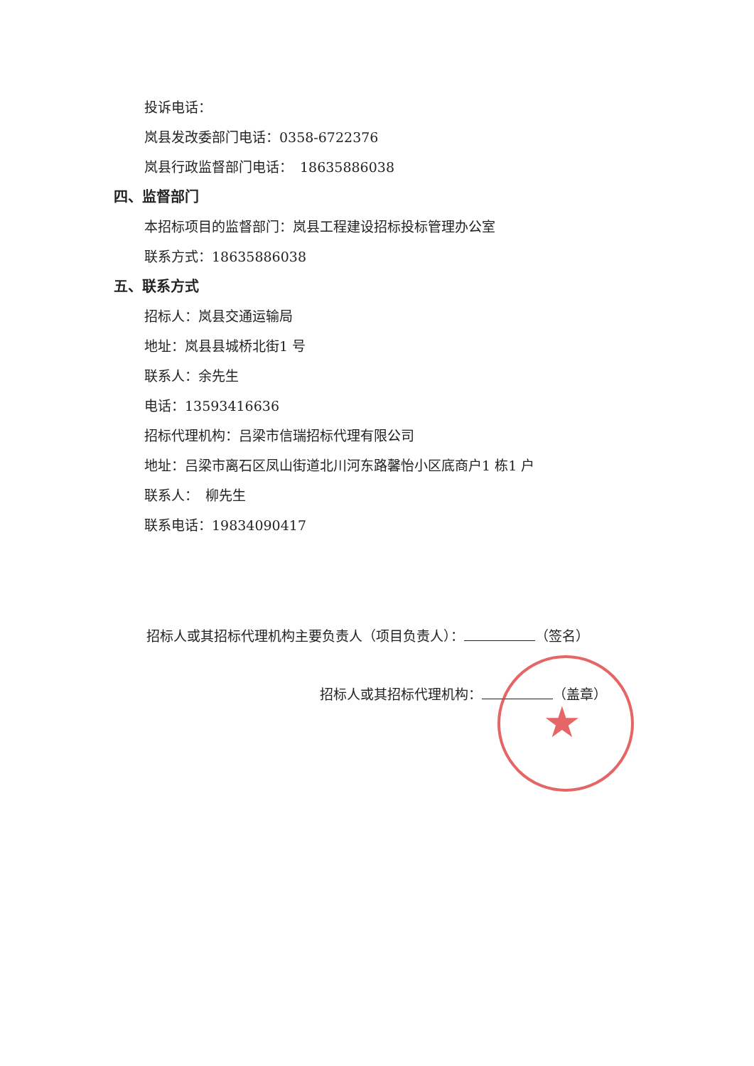投诉电话：
岚县发改委部门电话：0358-6722376
岚县行政监督部门电话：　18635886038
四、监督部门
本招标项目的监督部门：岚县工程建设招标投标管理办公室
联系方式：18635886038
五、联系方式
招标人：岚县交通运输局
地址：岚县县城桥北街1 号
联系人：余先生
电话：13593416636
招标代理机构：吕梁市信瑞招标代理有限公司
地址：吕梁市离石区凤山街道北川河东路馨怡小区底商户1 栋1 户
联系人：　柳先生
联系电话：19834090417
招标人或其招标代理机构主要负责人（项目负责人）： （签名）
招标人或其招标代理机构： （盖章）
★